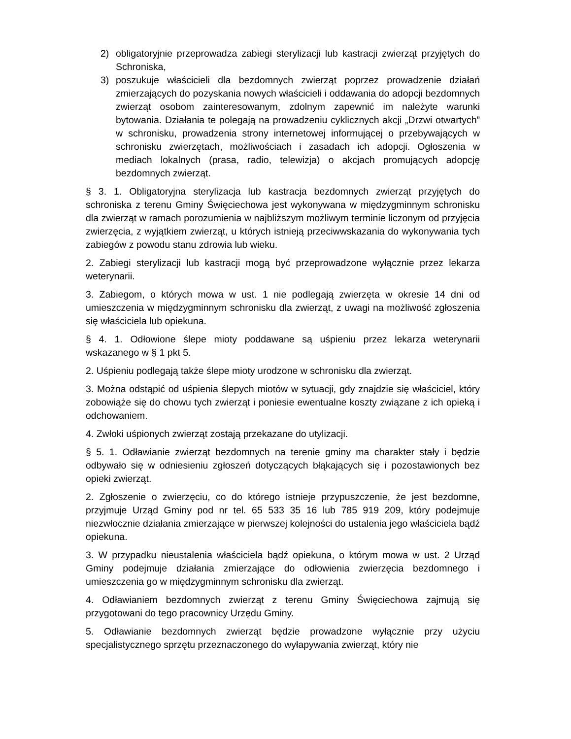2) obligatoryjnie przeprowadza zabiegi sterylizacji lub kastracji zwierząt przyjętych do Schroniska,
3) poszukuje właścicieli dla bezdomnych zwierząt poprzez prowadzenie działań zmierzających do pozyskania nowych właścicieli i oddawania do adopcji bezdomnych zwierząt osobom zainteresowanym, zdolnym zapewnić im należyte warunki bytowania. Działania te polegają na prowadzeniu cyklicznych akcji „Drzwi otwartych” w schronisku, prowadzenia strony internetowej informującej o przebywających w schronisku zwierzętach, możliwościach i zasadach ich adopcji. Ogłoszenia w mediach lokalnych (prasa, radio, telewizja) o akcjach promujących adopcję bezdomnych zwierząt.
§ 3. 1. Obligatoryjna sterylizacja lub kastracja bezdomnych zwierząt przyjętych do schroniska z terenu Gminy Święciechowa jest wykonywana w międzygminnym schronisku dla zwierząt w ramach porozumienia w najbliższym możliwym terminie liczonym od przyjęcia zwierzęcia, z wyjątkiem zwierząt, u których istnieją przeciwwskazania do wykonywania tych zabiegów z powodu stanu zdrowia lub wieku.
2. Zabiegi sterylizacji lub kastracji mogą być przeprowadzone wyłącznie przez lekarza weterynarii.
3. Zabiegom, o których mowa w ust. 1 nie podlegają zwierzęta w okresie 14 dni od umieszczenia w międzygminnym schronisku dla zwierząt, z uwagi na możliwość zgłoszenia się właściciela lub opiekuna.
§ 4. 1. Odłowione ślepe mioty poddawane są uśpieniu przez lekarza weterynarii wskazanego w § 1 pkt 5.
2. Uśpieniu podlegają także ślepe mioty urodzone w schronisku dla zwierząt.
3. Można odstąpić od uśpienia ślepych miotów w sytuacji, gdy znajdzie się właściciel, który zobowiąże się do chowu tych zwierząt i poniesie ewentualne koszty związane z ich opieką i odchowaniem.
4. Zwłoki uśpionych zwierząt zostają przekazane do utylizacji.
§ 5. 1. Odławianie zwierząt bezdomnych na terenie gminy ma charakter stały i będzie odbywało się w odniesieniu zgłoszeń dotyczących błąkających się i pozostawionych bez opieki zwierząt.
2. Zgłoszenie o zwierzęciu, co do którego istnieje przypuszczenie, że jest bezdomne, przyjmuje Urząd Gminy pod nr tel. 65 533 35 16 lub 785 919 209, który podejmuje niezwłocznie działania zmierzające w pierwszej kolejności do ustalenia jego właściciela bądź opiekuna.
3. W przypadku nieustalenia właściciela bądź opiekuna, o którym mowa w ust. 2 Urząd Gminy podejmuje działania zmierzające do odłowienia zwierzęcia bezdomnego i umieszczenia go w międzygminnym schronisku dla zwierząt.
4. Odławianiem bezdomnych zwierząt z terenu Gminy Święciechowa zajmują się przygotowani do tego pracownicy Urzędu Gminy.
5. Odławianie bezdomnych zwierząt będzie prowadzone wyłącznie przy użyciu specjalistycznego sprzętu przeznaczonego do wyłapywania zwierząt, który nie